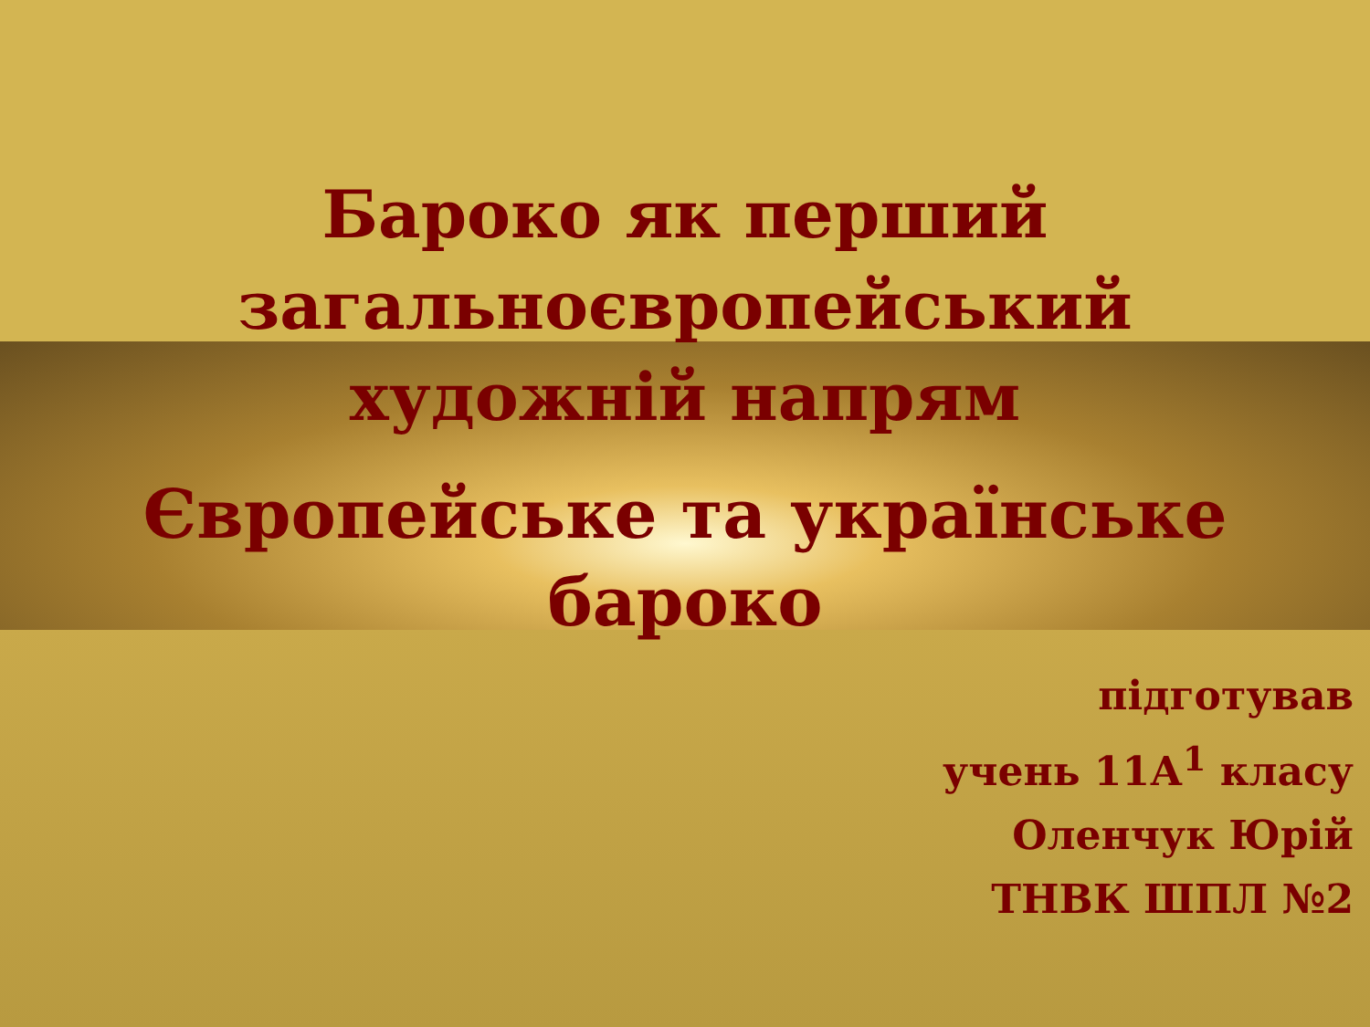Бароко як перший
загальноєвропейський
художній напрям
Європейське та українське
бароко
підготував
учень 11А<sup>1</sup> класу
Оленчук Юрій
ТНВК ШПЛ №2